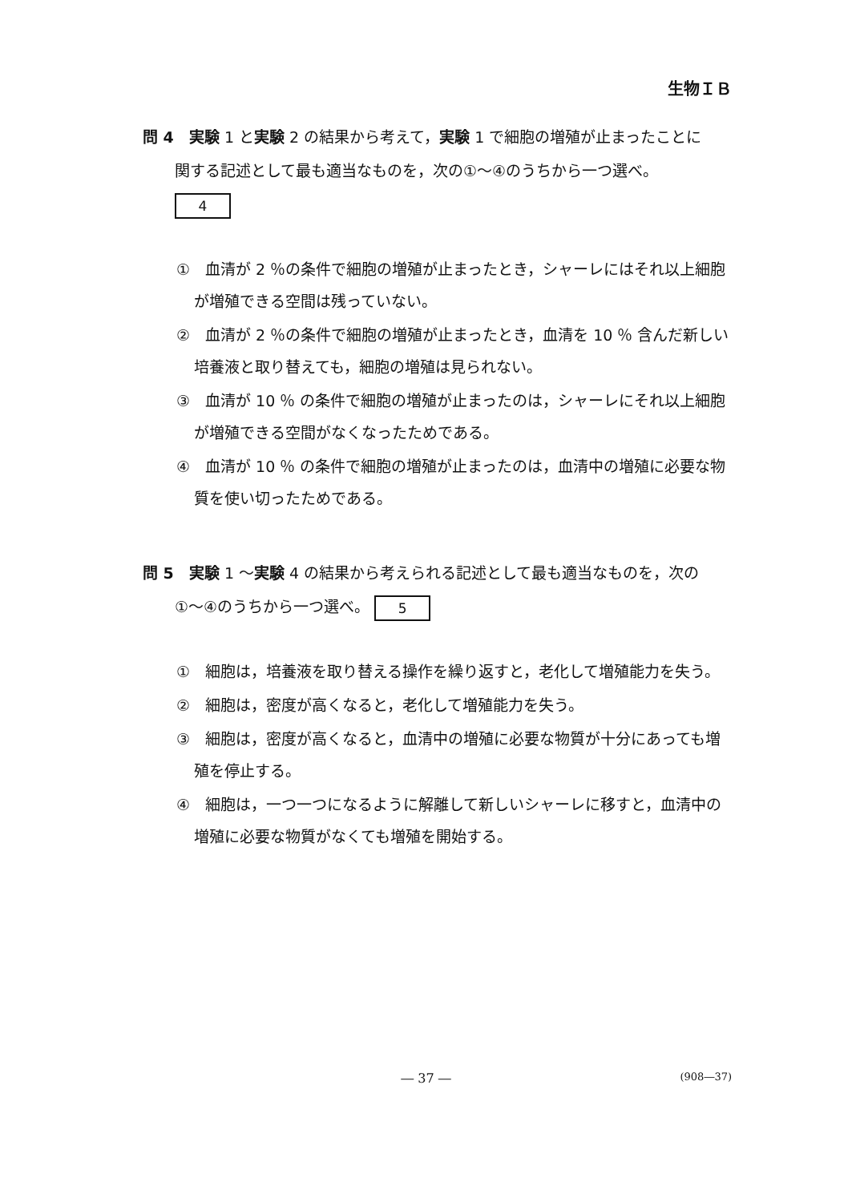生物ＩＢ
問 4　実験 1 と実験 2 の結果から考えて，実験 1 で細胞の増殖が止まったことに
関する記述として最も適当なものを，次の①～④のうちから一つ選べ。
4
①　血清が 2 ％の条件で細胞の増殖が止まったとき，シャーレにはそれ以上細胞が増殖できる空間は残っていない。
②　血清が 2 ％の条件で細胞の増殖が止まったとき，血清を 10 ％ 含んだ新しい培養液と取り替えても，細胞の増殖は見られない。
③　血清が 10 ％ の条件で細胞の増殖が止まったのは，シャーレにそれ以上細胞が増殖できる空間がなくなったためである。
④　血清が 10 ％ の条件で細胞の増殖が止まったのは，血清中の増殖に必要な物質を使い切ったためである。
問 5　実験 1 ～実験 4 の結果から考えられる記述として最も適当なものを，次の
①～④のうちから一つ選べ。 5
①　細胞は，培養液を取り替える操作を繰り返すと，老化して増殖能力を失う。
②　細胞は，密度が高くなると，老化して増殖能力を失う。
③　細胞は，密度が高くなると，血清中の増殖に必要な物質が十分にあっても増殖を停止する。
④　細胞は，一つ一つになるように解離して新しいシャーレに移すと，血清中の増殖に必要な物質がなくても増殖を開始する。
― 37 ―
(908―37)